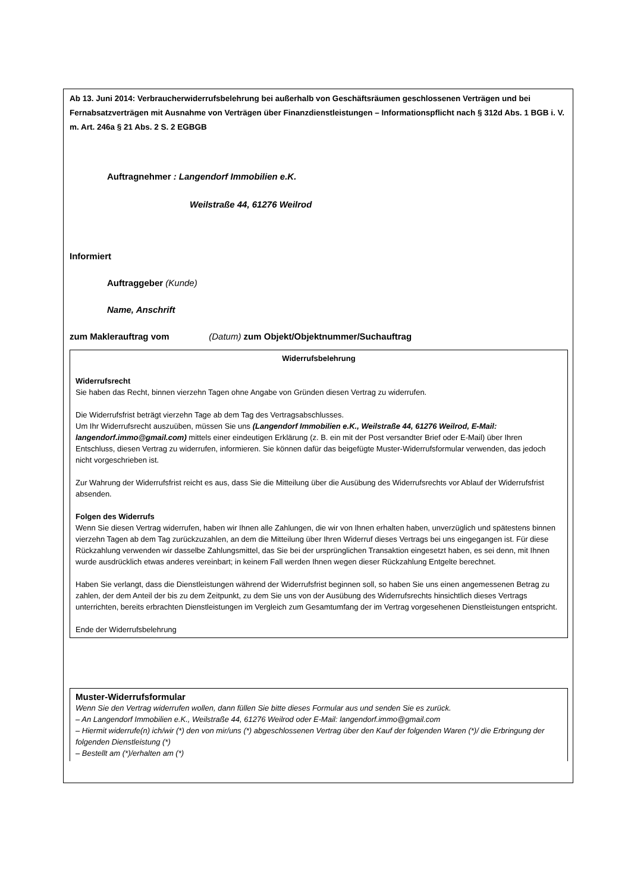Ab 13. Juni 2014: Verbraucherwiderrufsbelehrung bei außerhalb von Geschäftsräumen geschlossenen Verträgen und bei Fernabsatzverträgen mit Ausnahme von Verträgen über Finanzdienstleistungen – Informationspflicht nach § 312d Abs. 1 BGB i. V. m. Art. 246a § 21 Abs. 2 S. 2 EGBGB
Auftragnehmer : Langendorf Immobilien e.K.
Weilstraße 44, 61276 Weilrod
Informiert
Auftraggeber (Kunde)
Name, Anschrift
zum Maklerauftrag vom (Datum) zum Objekt/Objektnummer/Suchauftrag
Widerrufsbelehrung
Widerrufsrecht
Sie haben das Recht, binnen vierzehn Tagen ohne Angabe von Gründen diesen Vertrag zu widerrufen.
Die Widerrufsfrist beträgt vierzehn Tage ab dem Tag des Vertragsabschlusses.
Um Ihr Widerrufsrecht auszuüben, müssen Sie uns (Langendorf Immobilien e.K., Weilstraße 44, 61276 Weilrod, E-Mail: langendorf.immo@gmail.com) mittels einer eindeutigen Erklärung (z. B. ein mit der Post versandter Brief oder E-Mail) über Ihren Entschluss, diesen Vertrag zu widerrufen, informieren. Sie können dafür das beigefügte Muster-Widerrufsformular verwenden, das jedoch nicht vorgeschrieben ist.
Zur Wahrung der Widerrufsfrist reicht es aus, dass Sie die Mitteilung über die Ausübung des Widerrufsrechts vor Ablauf der Widerrufsfrist absenden.
Folgen des Widerrufs
Wenn Sie diesen Vertrag widerrufen, haben wir Ihnen alle Zahlungen, die wir von Ihnen erhalten haben, unverzüglich und spätestens binnen vierzehn Tagen ab dem Tag zurückzuzahlen, an dem die Mitteilung über Ihren Widerruf dieses Vertrags bei uns eingegangen ist. Für diese Rückzahlung verwenden wir dasselbe Zahlungsmittel, das Sie bei der ursprünglichen Transaktion eingesetzt haben, es sei denn, mit Ihnen wurde ausdrücklich etwas anderes vereinbart; in keinem Fall werden Ihnen wegen dieser Rückzahlung Entgelte berechnet.
Haben Sie verlangt, dass die Dienstleistungen während der Widerrufsfrist beginnen soll, so haben Sie uns einen angemessenen Betrag zu zahlen, der dem Anteil der bis zu dem Zeitpunkt, zu dem Sie uns von der Ausübung des Widerrufsrechts hinsichtlich dieses Vertrags unterrichten, bereits erbrachten Dienstleistungen im Vergleich zum Gesamtumfang der im Vertrag vorgesehenen Dienstleistungen entspricht.
Ende der Widerrufsbelehrung
Muster-Widerrufsformular
Wenn Sie den Vertrag widerrufen wollen, dann füllen Sie bitte dieses Formular aus und senden Sie es zurück.
– An Langendorf Immobilien e.K., Weilstraße 44, 61276 Weilrod oder E-Mail: langendorf.immo@gmail.com
– Hiermit widerrufe(n) ich/wir (*) den von mir/uns (*) abgeschlossenen Vertrag über den Kauf der folgenden Waren (*)/ die Erbringung der folgenden Dienstleistung (*)
– Bestellt am (*)/erhalten am (*)